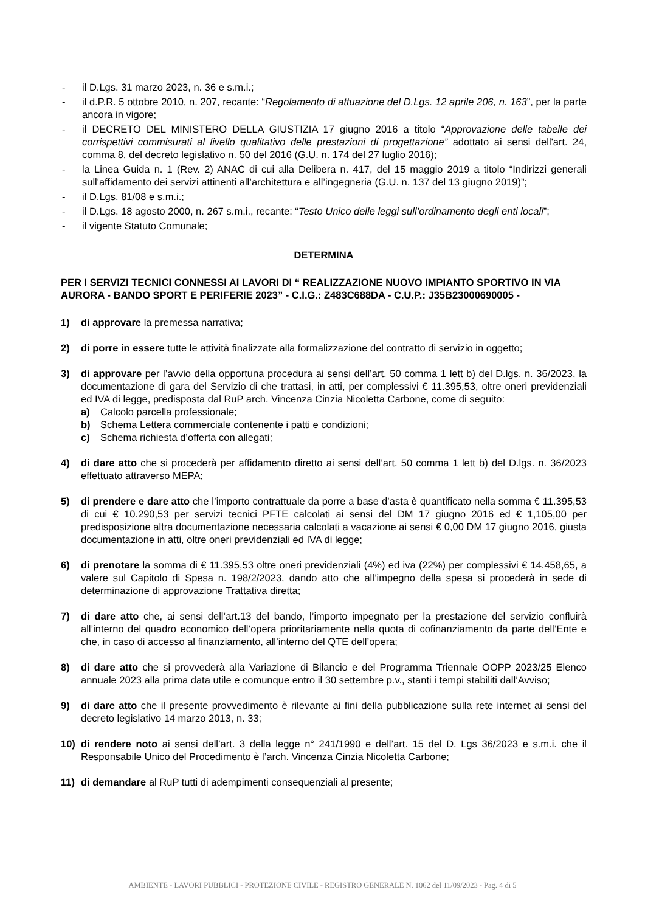- il D.Lgs. 31 marzo 2023, n. 36 e s.m.i.;
- il d.P.R. 5 ottobre 2010, n. 207, recante: “Regolamento di attuazione del D.Lgs. 12 aprile 206, n. 163”, per la parte ancora in vigore;
- il DECRETO DEL MINISTERO DELLA GIUSTIZIA 17 giugno 2016 a titolo “Approvazione delle tabelle dei corrispettivi commisurati al livello qualitativo delle prestazioni di progettazione” adottato ai sensi dell'art. 24, comma 8, del decreto legislativo n. 50 del 2016 (G.U. n. 174 del 27 luglio 2016);
- la Linea Guida n. 1 (Rev. 2) ANAC di cui alla Delibera n. 417, del 15 maggio 2019 a titolo “Indirizzi generali sull'affidamento dei servizi attinenti all’architettura e all’ingegneria (G.U. n. 137 del 13 giugno 2019)”;
- il D.Lgs. 81/08 e s.m.i.;
- il D.Lgs. 18 agosto 2000, n. 267 s.m.i., recante: “Testo Unico delle leggi sull’ordinamento degli enti locali”;
- il vigente Statuto Comunale;
DETERMINA
PER I SERVIZI TECNICI CONNESSI AI LAVORI DI “ REALIZZAZIONE NUOVO IMPIANTO SPORTIVO IN VIA AURORA - BANDO SPORT E PERIFERIE 2023” - C.I.G.: Z483C688DA - C.U.P.: J35B23000690005 -
1) di approvare la premessa narrativa;
2) di porre in essere tutte le attività finalizzate alla formalizzazione del contratto di servizio in oggetto;
3) di approvare per l’avvio della opportuna procedura ai sensi dell’art. 50 comma 1 lett b) del D.lgs. n. 36/2023, la documentazione di gara del Servizio di che trattasi, in atti, per complessivi € 11.395,53, oltre oneri previdenziali ed IVA di legge, predisposta dal RuP arch. Vincenza Cinzia Nicoletta Carbone, come di seguito:
a) Calcolo parcella professionale;
b) Schema Lettera commerciale contenente i patti e condizioni;
c) Schema richiesta d’offerta con allegati;
4) di dare atto che si procederà per affidamento diretto ai sensi dell’art. 50 comma 1 lett b) del D.lgs. n. 36/2023 effettuato attraverso MEPA;
5) di prendere e dare atto che l’importo contrattuale da porre a base d’asta è quantificato nella somma € 11.395,53 di cui € 10.290,53 per servizi tecnici PFTE calcolati ai sensi del DM 17 giugno 2016 ed € 1,105,00 per predisposizione altra documentazione necessaria calcolati a vacazione ai sensi € 0,00 DM 17 giugno 2016, giusta documentazione in atti, oltre oneri previdenziali ed IVA di legge;
6) di prenotare la somma di € 11.395,53 oltre oneri previdenziali (4%) ed iva (22%) per complessivi € 14.458,65, a valere sul Capitolo di Spesa n. 198/2/2023, dando atto che all’impegno della spesa si procederà in sede di determinazione di approvazione Trattativa diretta;
7) di dare atto che, ai sensi dell’art.13 del bando, l’importo impegnato per la prestazione del servizio confluirà all’interno del quadro economico dell’opera prioritariamente nella quota di cofinanziamento da parte dell’Ente e che, in caso di accesso al finanziamento, all’interno del QTE dell’opera;
8) di dare atto che si provvederà alla Variazione di Bilancio e del Programma Triennale OOPP 2023/25 Elenco annuale 2023 alla prima data utile e comunque entro il 30 settembre p.v., stanti i tempi stabiliti dall’Avviso;
9) di dare atto che il presente provvedimento è rilevante ai fini della pubblicazione sulla rete internet ai sensi del decreto legislativo 14 marzo 2013, n. 33;
10) di rendere noto ai sensi dell’art. 3 della legge n° 241/1990 e dell’art. 15 del D. Lgs 36/2023 e s.m.i. che il Responsabile Unico del Procedimento è l’arch. Vincenza Cinzia Nicoletta Carbone;
11) di demandare al RuP tutti di adempimenti consequenziali al presente;
AMBIENTE - LAVORI PUBBLICI - PROTEZIONE CIVILE - REGISTRO GENERALE N. 1062 del 11/09/2023 - Pag. 4 di 5